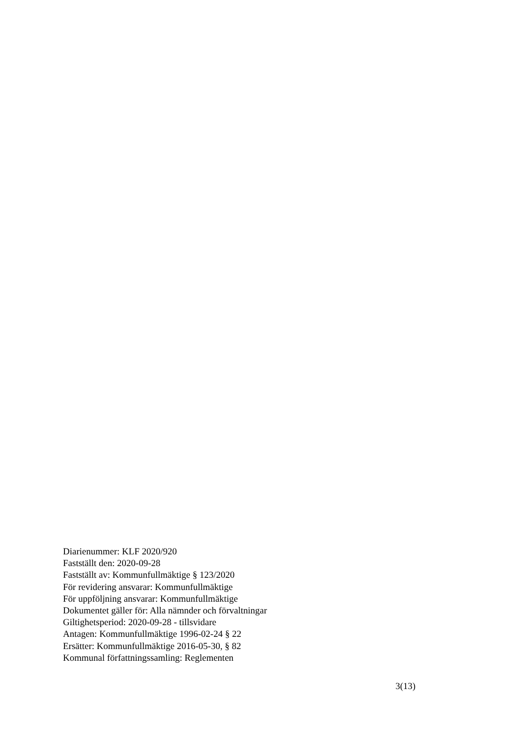Diarienummer: KLF 2020/920
Fastställt den: 2020-09-28
Fastställt av: Kommunfullmäktige § 123/2020
För revidering ansvarar: Kommunfullmäktige
För uppföljning ansvarar: Kommunfullmäktige
Dokumentet gäller för: Alla nämnder och förvaltningar
Giltighetsperiod: 2020-09-28 - tillsvidare
Antagen: Kommunfullmäktige 1996-02-24 § 22
Ersätter: Kommunfullmäktige 2016-05-30, § 82
Kommunal författningssamling: Reglementen
3(13)